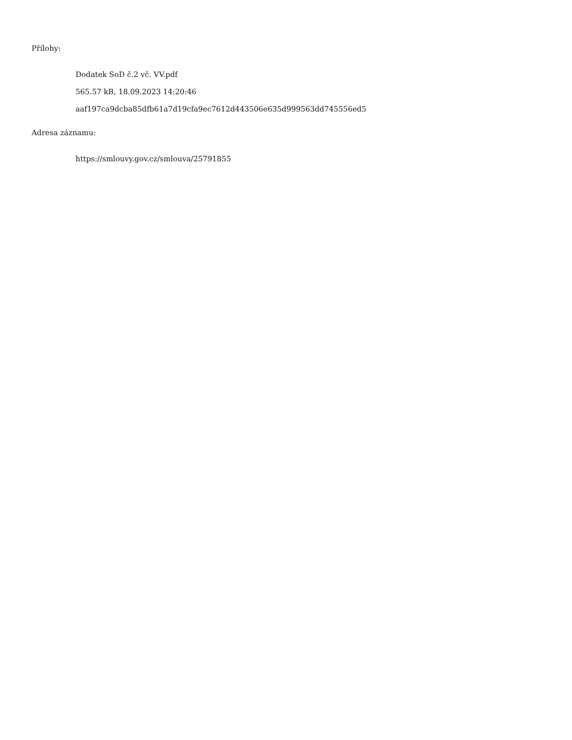Přílohy:
Dodatek SoD č.2 vč. VV.pdf
565.57 kB, 18.09.2023 14:20:46
aaf197ca9dcba85dfb61a7d19cfa9ec7612d443506e635d999563dd745556ed5
Adresa záznamu:
https://smlouvy.gov.cz/smlouva/25791855